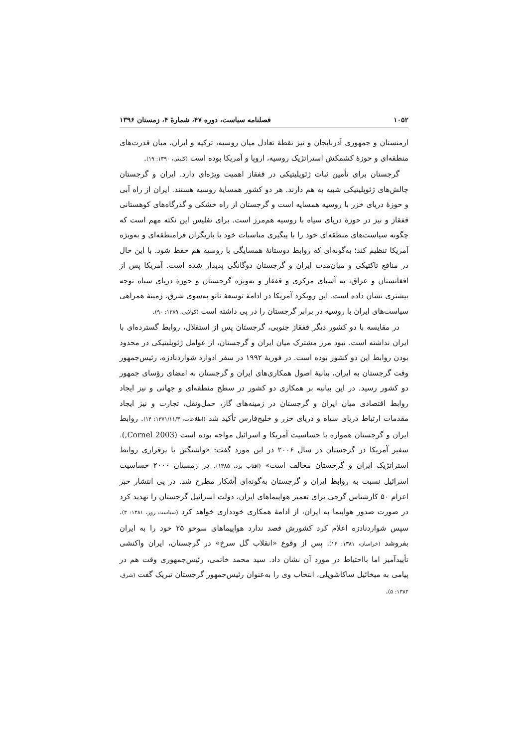۱۰۵۲ فصلنامه سیاست، دوره ۴۷، شمارهٔ ۴، زمستان ۱۳۹۶
ارمنستان و جمهوری آذربایجان و نیز نقطهٔ تعادل میان روسیه، ترکیه و ایران، میان قدرت‌های منطقه‌ای و حوزهٔ کشمکش استراتژیک روسیه، اروپا و آمریکا بوده است (کلینی، ۱۳۹۰: ۱۹).
گرجستان برای تأمین ثبات ژئوپلیتیکی در قفقاز اهمیت ویژه‌ای دارد. ایران و گرجستان چالش‌های ژئوپلیتیکی شبیه به هم دارند. هر دو کشور همسایهٔ روسیه هستند. ایران از راه آبی و حوزهٔ دریای خزر با روسیه همسایه است و گرجستان از راه خشکی و گذرگاه‌های کوهستانی قفقاز و نیز در حوزهٔ دریای سیاه با روسیه هم‌مرز است. برای تفلیس این نکته مهم است که چگونه سیاست‌های منطقه‌ای خود را با پیگیری مناسبات خود با بازیگران فرامنطقه‌ای و به‌ویژه آمریکا تنظیم کند؛ به‌گونه‌ای که روابط دوستانهٔ همسایگی با روسیه هم حفظ شود. با این حال در منافع تاکتیکی و میان‌مدت ایران و گرجستان دوگانگی پدیدار شده است. آمریکا پس از افغانستان و عراق، به آسیای مرکزی و قفقاز و به‌ویژه گرجستان و حوزهٔ دریای سیاه توجه بیشتری نشان داده است. این رویکرد آمریکا در ادامهٔ توسعهٔ ناتو به‌سوی شرق، زمینهٔ همراهی سیاست‌های ایران با روسیه در برابر گرجستان را در پی داشته است (کولایی، ۱۳۸۹: ۹۰).
در مقایسه با دو کشور دیگر قفقاز جنوبی، گرجستان پس از استقلال، روابط گسترده‌ای با ایران نداشته است. نبود مرز مشترک میان ایران و گرجستان، از عوامل ژئوپلیتیکی در محدود بودن روابط این دو کشور بوده است. در فوریهٔ ۱۹۹۲ در سفر ادوارد شواردنادزه، رئیس‌جمهور وقت گرجستان به ایران، بیانیهٔ اصول همکاری‌های ایران و گرجستان به امضای رؤسای جمهور دو کشور رسید. در این بیانیه بر همکاری دو کشور در سطح منطقه‌ای و جهانی و نیز ایجاد روابط اقتصادی میان ایران و گرجستان در زمینه‌های گاز، حمل‌ونقل، تجارت و نیز ایجاد مقدمات ارتباط دریای سیاه و دریای خزر و خلیج‌فارس تأکید شد (اطلاعات، ۱۳۷۱/۱۱/۳: ۱۴). روابط ایران و گرجستان همواره با حساسیت آمریکا و اسرائیل مواجه بوده است (Cornel 2003,). سفیر آمریکا در گرجستان در سال ۲۰۰۶ در این مورد گفت: «واشنگتن با برقراری روابط استراتژیک ایران و گرجستان مخالف است» (آفتاب یزد، ۱۳۸۵). در زمستان ۲۰۰۰ حساسیت اسرائیل نسبت به روابط ایران و گرجستان به‌گونه‌ای آشکار مطرح شد. در پی انتشار خبر اعزام ۵۰ کارشناس گرجی برای تعمیر هواپیماهای ایران، دولت اسرائیل گرجستان را تهدید کرد در صورت صدور هواپیما به ایران، از ادامهٔ همکاری خودداری خواهد کرد (سیاست روز، ۱۳۸۱: ۳). سپس شواردنادزه اعلام کرد کشورش قصد ندارد هواپیماهای سوخو ۲۵ خود را به ایران بفروشد (خراسان، ۱۳۸۱: ۱۶). پس از وقوع «انقلاب گل سرخ» در گرجستان، ایران واکنشی تأییدآمیز اما بااحتیاط در مورد آن نشان داد. سید محمد خاتمی، رئیس‌جمهوری وقت هم در پیامی به میخائیل ساکاشویلی، انتخاب وی را به‌عنوان رئیس‌جمهور گرجستان تبریک گفت (شرق، ۱۳۸۲: ۵).